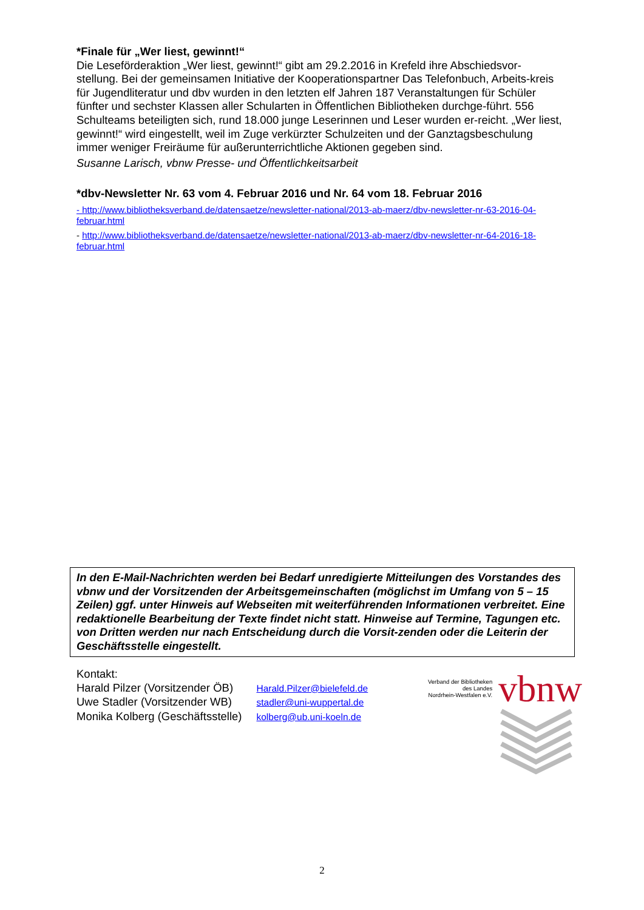*Finale für „Wer liest, gewinnt!“
Die Leseförderaktion „Wer liest, gewinnt!“ gibt am 29.2.2016 in Krefeld ihre Abschiedsvor-stellung. Bei der gemeinsamen Initiative der Kooperationspartner Das Telefonbuch, Arbeits-kreis für Jugendliteratur und dbv wurden in den letzten elf Jahren 187 Veranstaltungen für Schüler fünfter und sechster Klassen aller Schularten in Öffentlichen Bibliotheken durchge-führt. 556 Schulteams beteiligten sich, rund 18.000 junge Leserinnen und Leser wurden er-reicht. „Wer liest, gewinnt!“ wird eingestellt, weil im Zuge verkürzter Schulzeiten und der Ganztagsbeschulung immer weniger Freiräume für außerunterrichtliche Aktionen gegeben sind.
Susanne Larisch, vbnw Presse- und Öffentlichkeitsarbeit
*dbv-Newsletter Nr. 63 vom 4. Februar 2016 und Nr. 64 vom 18. Februar 2016
- http://www.bibliotheksverband.de/datensaetze/newsletter-national/2013-ab-maerz/dbv-newsletter-nr-63-2016-04-februar.html
- http://www.bibliotheksverband.de/datensaetze/newsletter-national/2013-ab-maerz/dbv-newsletter-nr-64-2016-18-februar.html
In den E-Mail-Nachrichten werden bei Bedarf unredigierte Mitteilungen des Vorstandes des vbnw und der Vorsitzenden der Arbeitsgemeinschaften (möglichst im Umfang von 5 – 15 Zeilen) ggf. unter Hinweis auf Webseiten mit weiterführenden Informationen verbreitet. Eine redaktionelle Bearbeitung der Texte findet nicht statt. Hinweise auf Termine, Tagungen etc. von Dritten werden nur nach Entscheidung durch die Vorsit-zenden oder die Leiterin der Geschäftsstelle eingestellt.
Kontakt:
| Harald Pilzer (Vorsitzender ÖB) | Harald.Pilzer@bielefeld.de |
| Uwe Stadler (Vorsitzender WB) | stadler@uni-wuppertal.de |
| Monika Kolberg (Geschäftsstelle) | kolberg@ub.uni-koeln.de |
Verband der Bibliotheken
des Landes
Nordrhein-Westfalen e.V.
vbnw
2